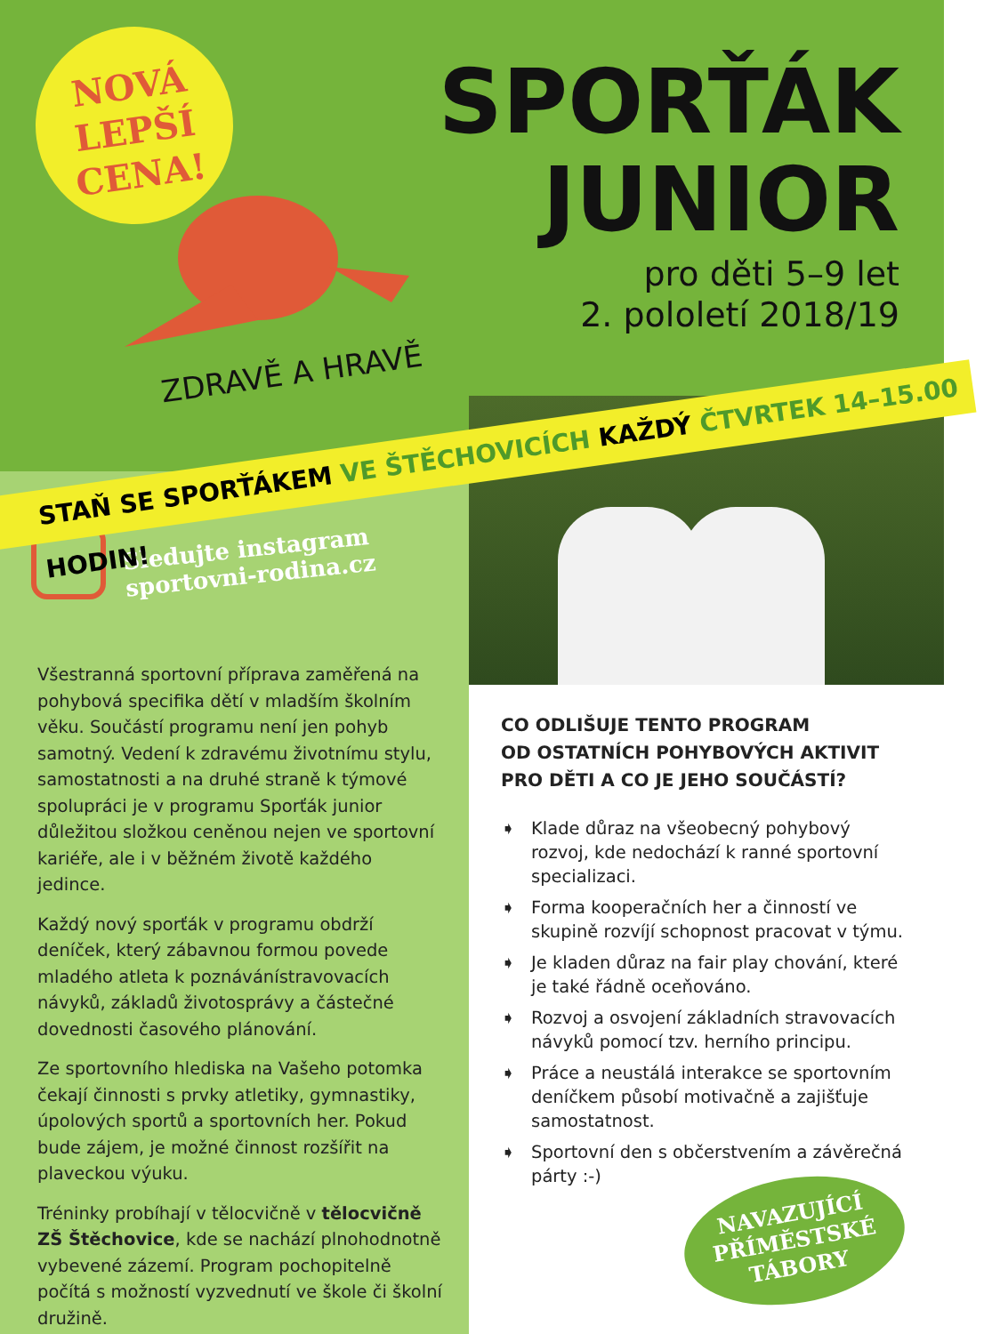NOVÁ
LEPŠÍ
CENA!
ZDRAVĚ A HRAVĚ
SPORŤÁK
JUNIOR
pro děti 5–9 let
2. pololetí 2018/19
Sledujte instagram
sportovni-rodina.cz
Všestranná sportovní příprava zaměřená na pohybová specifika dětí v mladším školním věku. Součástí programu není jen pohyb samotný. Vedení k zdravému životnímu stylu, samostatnosti a na druhé straně k týmové spolupráci je v programu Sporťák junior důležitou složkou ceněnou nejen ve sportovní kariéře, ale i v běžném životě každého jedince.
Každý nový sporťák v programu obdrží deníček, který zábavnou formou povede mladého atleta k poznávánístravovacích návyků, základů životosprávy a částečné dovednosti časového plánování.
Ze sportovního hlediska na Vašeho potomka čekají činnosti s prvky atletiky, gymnastiky, úpolových sportů a sportovních her. Pokud bude zájem, je možné činnost rozšířit na plaveckou výuku.
Tréninky probíhají v tělocvičně v tělocvičně ZŠ Štěchovice, kde se nachází plnohodnotně vybevené zázemí. Program pochopitelně počítá s možností vyzvednutí ve škole či školní družině.
STAŇ SE SPORŤÁKEM VE ŠTĚCHOVICÍCH KAŽDÝ ČTVRTEK 14–15.00 HODIN!
CO ODLIŠUJE TENTO PROGRAM
OD OSTATNÍCH POHYBOVÝCH AKTIVIT
PRO DĚTI A CO JE JEHO SOUČÁSTÍ?
➧ Klade důraz na všeobecný pohybový rozvoj, kde nedochází k ranné sportovní specializaci.
➧ Forma kooperačních her a činností ve skupině rozvíjí schopnost pracovat v týmu.
➧ Je kladen důraz na fair play chování, které je také řádně oceňováno.
➧ Rozvoj a osvojení základních stravovacích návyků pomocí tzv. herního principu.
➧ Práce a neustálá interakce se sportovním deníčkem působí motivačně a zajišťuje samostatnost.
➧ Sportovní den s občerstvením a závěrečná párty :-)
NAVAZUJÍCÍ
PŘÍMĚSTSKÉ
TÁBORY